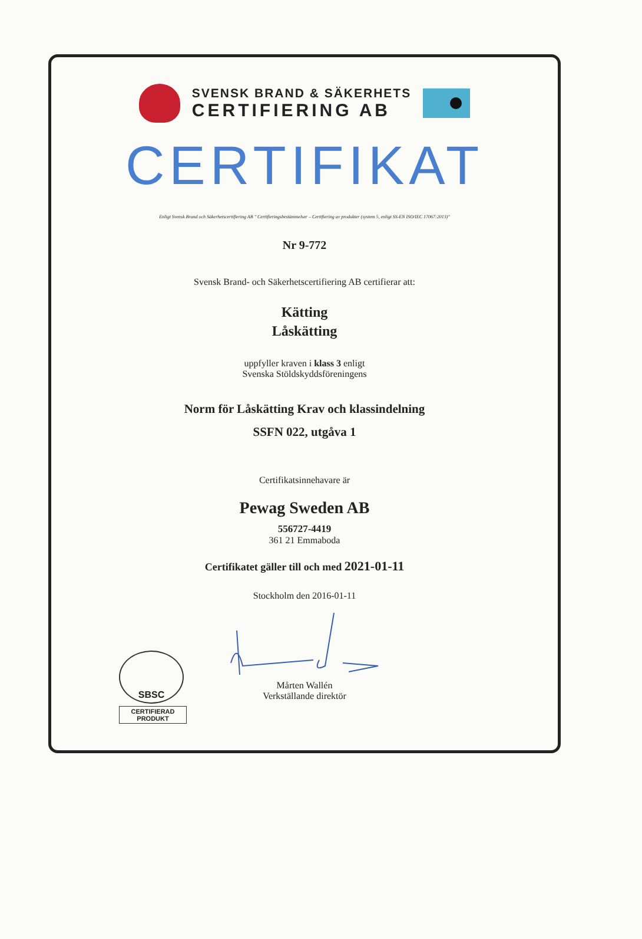SVENSK BRAND & SÄKERHETS
CERTIFIERING AB
CERTIFIKAT
Enligt Svensk Brand och Säkerhetscertifiering AB " Certifieringsbestämmelser – Certifiering av produkter (system 5, enligt SS-EN ISO/IEC 17067:2013)"
Nr 9-772
Svensk Brand- och Säkerhetscertifiering AB certifierar att:
Kätting
Låskätting
uppfyller kraven i klass 3 enligt
Svenska Stöldskyddsföreningens
Norm för Låskätting Krav och klassindelning
SSFN 022, utgåva 1
Certifikatsinnehavare är
Pewag Sweden AB
556727-4419
361 21 Emmaboda
Certifikatet gäller till och med 2021-01-11
Stockholm den 2016-01-11
Mårten Wallén
Verkställande direktör
SBSC
CERTIFIERAD
PRODUKT